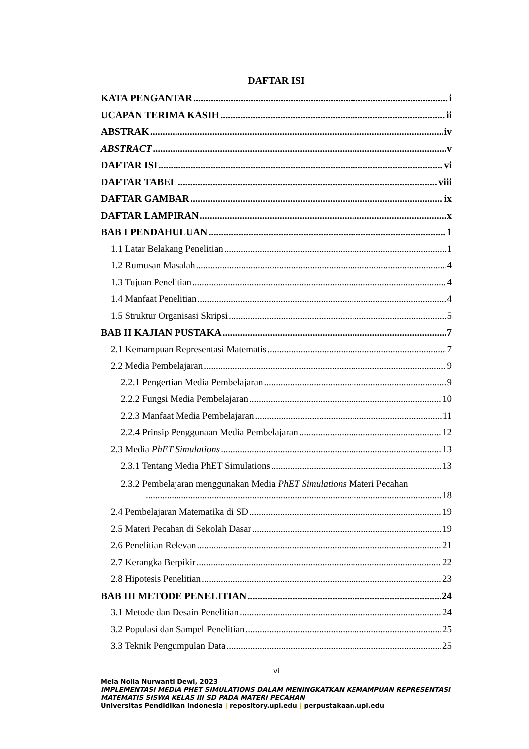DAFTAR ISI
KATA PENGANTAR i
UCAPAN TERIMA KASIH ii
ABSTRAK iv
ABSTRACT v
DAFTAR ISI vi
DAFTAR TABEL viii
DAFTAR GAMBAR ix
DAFTAR LAMPIRAN x
BAB I PENDAHULUAN 1
1.1 Latar Belakang Penelitian 1
1.2 Rumusan Masalah 4
1.3 Tujuan Penelitian 4
1.4 Manfaat Penelitian 4
1.5 Struktur Organisasi Skripsi 5
BAB II KAJIAN PUSTAKA 7
2.1 Kemampuan Representasi Matematis 7
2.2 Media Pembelajaran 9
2.2.1 Pengertian Media Pembelajaran 9
2.2.2 Fungsi Media Pembelajaran 10
2.2.3 Manfaat Media Pembelajaran 11
2.2.4 Prinsip Penggunaan Media Pembelajaran 12
2.3 Media PhET Simulations 13
2.3.1 Tentang Media PhET Simulations 13
2.3.2 Pembelajaran menggunakan Media PhET Simulations Materi Pecahan
18
2.4 Pembelajaran Matematika di SD 19
2.5 Materi Pecahan di Sekolah Dasar 19
2.6 Penelitian Relevan 21
2.7 Kerangka Berpikir 22
2.8 Hipotesis Penelitian 23
BAB III METODE PENELITIAN 24
3.1 Metode dan Desain Penelitian 24
3.2 Populasi dan Sampel Penelitian 25
3.3 Teknik Pengumpulan Data 25
vi
Mela Nolia Nurwanti Dewi, 2023
IMPLEMENTASI MEDIA PHET SIMULATIONS DALAM MENINGKATKAN KEMAMPUAN REPRESENTASI MATEMATIS SISWA KELAS III SD PADA MATERI PECAHAN
Universitas Pendidikan Indonesia | repository.upi.edu | perpustakaan.upi.edu